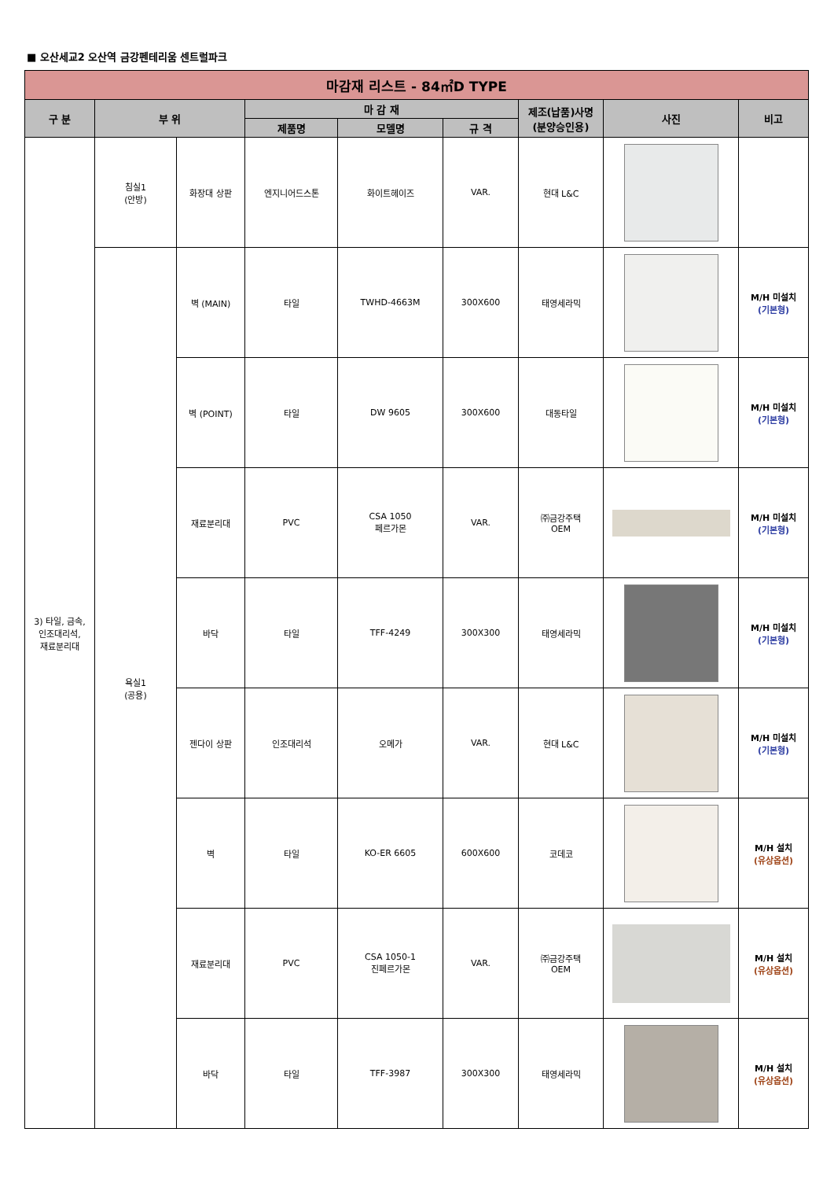■ 오산세교2 오산역 금강펜테리움 센트럴파크
| 마감재 리스트 - 84㎡D TYPE | | | | | | | | |
| --- | --- | --- | --- | --- | --- | --- | --- | --- |
| 구 분 | 부 위 | | 마 감 재 | | | 제조(납품)사명 (분양승인용) | 사진 | 비고 |
| | | | 제품명 | 모델명 | 규 격 | | | |
| 3) 타일, 금속, 인조대리석, 재료분리대 | 침실1 (안방) | 화장대 상판 | 엔지니어드스톤 | 화이트헤이즈 | VAR. | 현대 L&C | | |
| | 욕실1 (공용) | 벽 (MAIN) | 타일 | TWHD-4663M | 300X600 | 태영세라믹 | | M/H 미설치 (기본형) |
| | | 벽 (POINT) | 타일 | DW 9605 | 300X600 | 대동타일 | | M/H 미설치 (기본형) |
| | | 재료분리대 | PVC | CSA 1050 페르가몬 | VAR. | ㈜금강주택 OEM | | M/H 미설치 (기본형) |
| | | 바닥 | 타일 | TFF-4249 | 300X300 | 태영세라믹 | | M/H 미설치 (기본형) |
| | | 젠다이 상판 | 인조대리석 | 오메가 | VAR. | 현대 L&C | | M/H 미설치 (기본형) |
| | | 벽 | 타일 | KO-ER 6605 | 600X600 | 코데코 | | M/H 설치 (유상옵션) |
| | | 재료분리대 | PVC | CSA 1050-1 진페르가몬 | VAR. | ㈜금강주택 OEM | | M/H 설치 (유상옵션) |
| | | 바닥 | 타일 | TFF-3987 | 300X300 | 태영세라믹 | | M/H 설치 (유상옵션) |